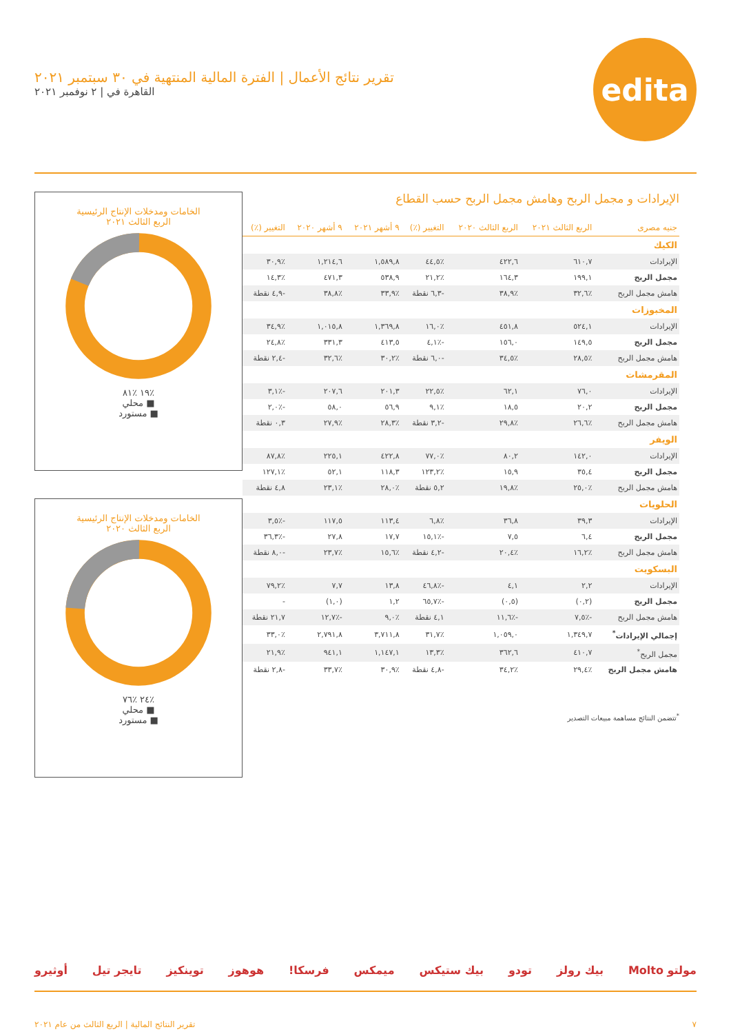edita
تقرير نتائج الأعمال | الفترة المالية المنتهية في ٣٠ سبتمبر ٢٠٢١
القاهرة في | ٢ نوفمبر ٢٠٢١
الإيرادات و مجمل الربح وهامش مجمل الربح حسب القطاع
| جنيه مصرى | الربع الثالث ٢٠٢١ | الربع الثالث ٢٠٢٠ | التغيير (٪) | ٩ أشهر ٢٠٢١ | ٩ أشهر ٢٠٢٠ | التغيير (٪) |
| --- | --- | --- | --- | --- | --- | --- |
| الكيك | | | | | | |
| الإيرادات | ٦١٠,٧ | ٤٢٢,٦ | ٪٤٤,٥ | ١,٥٨٩,٨ | ١,٢١٤,٦ | ٪٣٠,٩ |
| مجمل الربح | ١٩٩,١ | ١٦٤,٣ | ٪٢١,٢ | ٥٣٨,٩ | ٤٧١,٣ | ٪١٤,٣ |
| هامش مجمل الربح | ٪٣٢,٦ | ٪٣٨,٩ | -٦,٣ نقطة | ٪٣٣,٩ | ٪٣٨,٨ | -٤,٩ نقطة |
| المخبوزات | | | | | | |
| الإيرادات | ٥٢٤,١ | ٤٥١,٨ | ٪١٦,٠ | ١,٣٦٩,٨ | ١,٠١٥,٨ | ٪٣٤,٩ |
| مجمل الربح | ١٤٩,٥ | ١٥٦,٠ | -٪٤,١ | ٤١٣,٥ | ٣٣١,٣ | ٪٢٤,٨ |
| هامش مجمل الربح | ٪٢٨,٥ | ٪٣٤,٥ | -٦,٠ نقطة | ٪٣٠,٢ | ٪٣٢,٦ | -٢,٤ نقطة |
| المقرمشات | | | | | | |
| الإيرادات | ٧٦,٠ | ٦٢,١ | ٪٢٢,٥ | ٢٠١,٣ | ٢٠٧,٦ | -٪٣,١ |
| مجمل الربح | ٢٠,٢ | ١٨,٥ | ٪٩,١ | ٥٦,٩ | ٥٨,٠ | -٪٢,٠ |
| هامش مجمل الربح | ٪٢٦,٦ | ٪٢٩,٨ | -٣,٢ نقطة | ٪٢٨,٣ | ٪٢٧,٩ | ٠,٣ نقطة |
| الويفر | | | | | | |
| الإيرادات | ١٤٢,٠ | ٨٠,٢ | ٪٧٧,٠ | ٤٢٢,٨ | ٢٢٥,١ | ٪٨٧,٨ |
| مجمل الربح | ٣٥,٤ | ١٥,٩ | ٪١٢٣,٢ | ١١٨,٣ | ٥٢,١ | ٪١٢٧,١ |
| هامش مجمل الربح | ٪٢٥,٠ | ٪١٩,٨ | ٥,٢ نقطة | ٪٢٨,٠ | ٪٢٣,١ | ٤,٨ نقطة |
| الحلويات | | | | | | |
| الإيرادات | ٣٩,٣ | ٣٦,٨ | ٪٦,٨ | ١١٣,٤ | ١١٧,٥ | -٪٣,٥ |
| مجمل الربح | ٦,٤ | ٧,٥ | -٪١٥,١ | ١٧,٧ | ٢٧,٨ | -٪٣٦,٣ |
| هامش مجمل الربح | ٪١٦,٢ | ٪٢٠,٤ | -٤,٢ نقطة | ٪١٥,٦ | ٪٢٣,٧ | -٨,٠ نقطة |
| البسكويت | | | | | | |
| الإيرادات | ٢,٢ | ٤,١ | -٪٤٦,٨ | ١٣,٨ | ٧,٧ | ٪٧٩,٢ |
| مجمل الربح | (٠,٢) | (٠,٥) | -٪٦٥,٧ | ١,٢ | (١,٠) | - |
| هامش مجمل الربح | -٪٧,٥ | -٪١١,٦ | ٤,١ نقطة | ٪٩,٠ | -٪١٢,٧ | ٢١,٧ نقطة |
| إجمالي الإيرادات<sup>*</sup> | ١,٣٤٩,٧ | ١,٠٥٩,٠ | ٪٣١,٧ | ٣,٧١١,٨ | ٢,٧٩١,٨ | ٪٣٣,٠ |
| مجمل الربح<sup>*</sup> | ٤١٠,٧ | ٣٦٢,٦ | ٪١٣,٣ | ١,١٤٧,١ | ٩٤١,١ | ٪٢١,٩ |
| هامش مجمل الربح | ٪٢٩,٤ | ٪٣٤,٢ | -٤,٨ نقطة | ٪٣٠,٩ | ٪٣٣,٧ | -٢,٨ نقطة |
<sup>*</sup> تتضمن النتائج مساهمة مبيعات التصدير
الخامات ومدخلات الإنتاج الرئيسية
الربع الثالث ٢٠٢١
٪١٩ ٪٨١
■ محلي
■ مستورد
الخامات ومدخلات الإنتاج الرئيسية
الربع الثالث ٢٠٢٠
٪٢٤ ٪٧٦
■ محلي
■ مستورد
مولتو Molto بيك رولز تودو بيك ستيكس ميمكس فرسكا! هوهوز توينكيز تايجر تيل أوثيرو
٧ تقرير النتائج المالية | الربع الثالث من عام ٢٠٢١